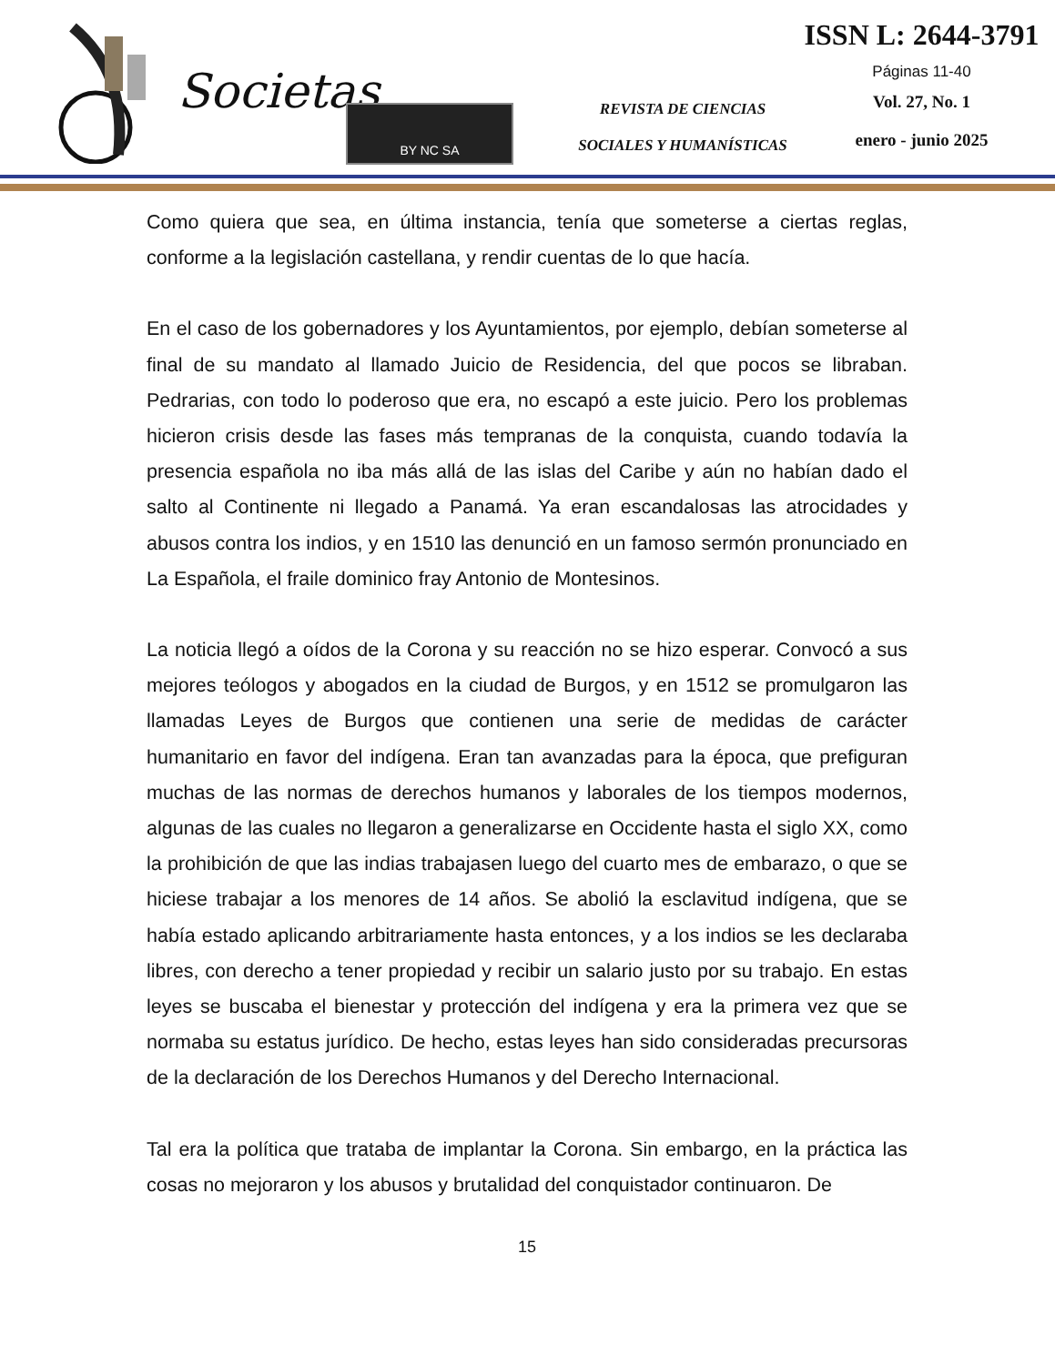Societas BY NC SA
REVISTA DE CIENCIAS
SOCIALES Y HUMANÍSTICAS
ISSN L: 2644-3791
Páginas 11-40
Vol. 27, No. 1
enero - junio 2025
Como quiera que sea, en última instancia, tenía que someterse a ciertas reglas, conforme a la legislación castellana, y rendir cuentas de lo que hacía.
En el caso de los gobernadores y los Ayuntamientos, por ejemplo, debían someterse al final de su mandato al llamado Juicio de Residencia, del que pocos se libraban. Pedrarias, con todo lo poderoso que era, no escapó a este juicio. Pero los problemas hicieron crisis desde las fases más tempranas de la conquista, cuando todavía la presencia española no iba más allá de las islas del Caribe y aún no habían dado el salto al Continente ni llegado a Panamá. Ya eran escandalosas las atrocidades y abusos contra los indios, y en 1510 las denunció en un famoso sermón pronunciado en La Española, el fraile dominico fray Antonio de Montesinos.
La noticia llegó a oídos de la Corona y su reacción no se hizo esperar. Convocó a sus mejores teólogos y abogados en la ciudad de Burgos, y en 1512 se promulgaron las llamadas Leyes de Burgos que contienen una serie de medidas de carácter humanitario en favor del indígena. Eran tan avanzadas para la época, que prefiguran muchas de las normas de derechos humanos y laborales de los tiempos modernos, algunas de las cuales no llegaron a generalizarse en Occidente hasta el siglo XX, como la prohibición de que las indias trabajasen luego del cuarto mes de embarazo, o que se hiciese trabajar a los menores de 14 años. Se abolió la esclavitud indígena, que se había estado aplicando arbitrariamente hasta entonces, y a los indios se les declaraba libres, con derecho a tener propiedad y recibir un salario justo por su trabajo. En estas leyes se buscaba el bienestar y protección del indígena y era la primera vez que se normaba su estatus jurídico. De hecho, estas leyes han sido consideradas precursoras de la declaración de los Derechos Humanos y del Derecho Internacional.
Tal era la política que trataba de implantar la Corona. Sin embargo, en la práctica las cosas no mejoraron y los abusos y brutalidad del conquistador continuaron. De
15